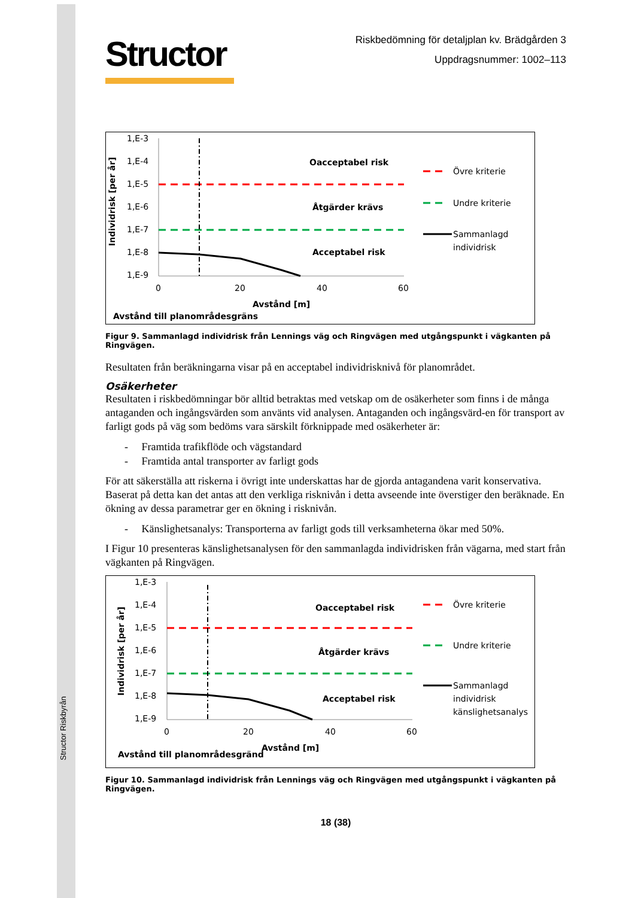Structor Riskbyrån
Structor
Riskbedömning för detaljplan kv. Brädgården 3
Uppdragsnummer: 1002–113
Individrisk [per år]
1,E-3
1,E-4
1,E-5
1,E-6
1,E-7
1,E-8
1,E-9
Oacceptabel risk
Åtgärder krävs
Acceptabel risk
0
20
40
60
Avstånd [m]
Avstånd till planområdesgräns
Övre kriterie
Undre kriterie
Sammanlagd
individrisk
Figur 9. Sammanlagd individrisk från Lennings väg och Ringvägen med utgångspunkt i vägkanten på Ringvägen.
Resultaten från beräkningarna visar på en acceptabel individrisknivå för planområdet.
Osäkerheter
Resultaten i riskbedömningar bör alltid betraktas med vetskap om de osäkerheter som finns i de många antaganden och ingångsvärden som använts vid analysen. Antaganden och ingångsvärd-en för transport av farligt gods på väg som bedöms vara särskilt förknippade med osäkerheter är:
- Framtida trafikflöde och vägstandard
- Framtida antal transporter av farligt gods
För att säkerställa att riskerna i övrigt inte underskattas har de gjorda antagandena varit konservativa. Baserat på detta kan det antas att den verkliga risknivån i detta avseende inte överstiger den beräknade. En ökning av dessa parametrar ger en ökning i risknivån.
- Känslighetsanalys: Transporterna av farligt gods till verksamheterna ökar med 50%.
I Figur 10 presenteras känslighetsanalysen för den sammanlagda individrisken från vägarna, med start från vägkanten på Ringvägen.
Individrisk [per år]
1,E-3
1,E-4
1,E-5
1,E-6
1,E-7
1,E-8
1,E-9
Oacceptabel risk
Åtgärder krävs
Acceptabel risk
0
20
40
60
Avstånd [m]
Avstånd till planområdesgränd
Övre kriterie
Undre kriterie
Sammanlagd
individrisk
känslighetsanalys
Figur 10. Sammanlagd individrisk från Lennings väg och Ringvägen med utgångspunkt i vägkanten på Ringvägen.
18 (38)